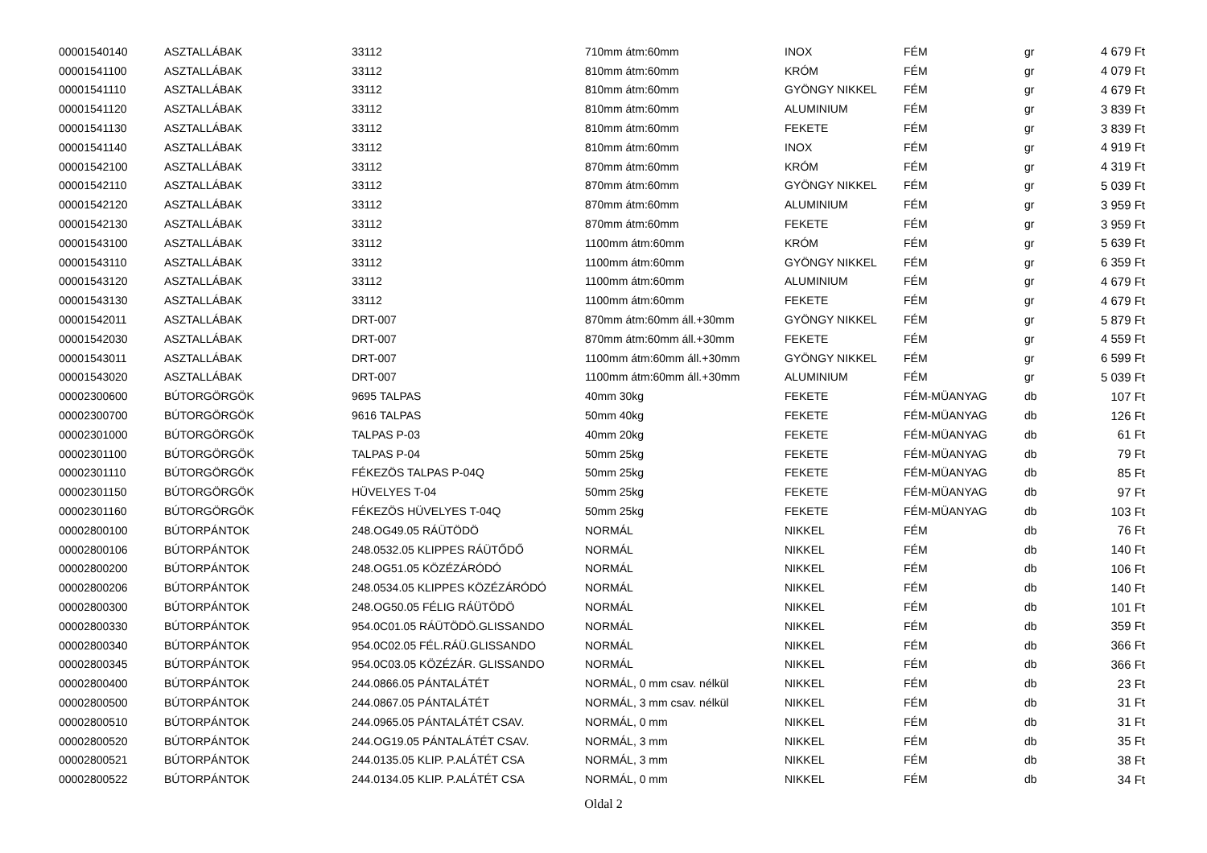| 00001540140 | ASZTALLÁBAK | 33112 | 710mm átm:60mm | INOX | FÉM | gr | 4 679 Ft |
| 00001541100 | ASZTALLÁBAK | 33112 | 810mm átm:60mm | KRÓM | FÉM | gr | 4 079 Ft |
| 00001541110 | ASZTALLÁBAK | 33112 | 810mm átm:60mm | GYÖNGY NIKKEL | FÉM | gr | 4 679 Ft |
| 00001541120 | ASZTALLÁBAK | 33112 | 810mm átm:60mm | ALUMINIUM | FÉM | gr | 3 839 Ft |
| 00001541130 | ASZTALLÁBAK | 33112 | 810mm átm:60mm | FEKETE | FÉM | gr | 3 839 Ft |
| 00001541140 | ASZTALLÁBAK | 33112 | 810mm átm:60mm | INOX | FÉM | gr | 4 919 Ft |
| 00001542100 | ASZTALLÁBAK | 33112 | 870mm átm:60mm | KRÓM | FÉM | gr | 4 319 Ft |
| 00001542110 | ASZTALLÁBAK | 33112 | 870mm átm:60mm | GYÖNGY NIKKEL | FÉM | gr | 5 039 Ft |
| 00001542120 | ASZTALLÁBAK | 33112 | 870mm átm:60mm | ALUMINIUM | FÉM | gr | 3 959 Ft |
| 00001542130 | ASZTALLÁBAK | 33112 | 870mm átm:60mm | FEKETE | FÉM | gr | 3 959 Ft |
| 00001543100 | ASZTALLÁBAK | 33112 | 1100mm átm:60mm | KRÓM | FÉM | gr | 5 639 Ft |
| 00001543110 | ASZTALLÁBAK | 33112 | 1100mm átm:60mm | GYÖNGY NIKKEL | FÉM | gr | 6 359 Ft |
| 00001543120 | ASZTALLÁBAK | 33112 | 1100mm átm:60mm | ALUMINIUM | FÉM | gr | 4 679 Ft |
| 00001543130 | ASZTALLÁBAK | 33112 | 1100mm átm:60mm | FEKETE | FÉM | gr | 4 679 Ft |
| 00001542011 | ASZTALLÁBAK | DRT-007 | 870mm átm:60mm áll.+30mm | GYÖNGY NIKKEL | FÉM | gr | 5 879 Ft |
| 00001542030 | ASZTALLÁBAK | DRT-007 | 870mm átm:60mm áll.+30mm | FEKETE | FÉM | gr | 4 559 Ft |
| 00001543011 | ASZTALLÁBAK | DRT-007 | 1100mm átm:60mm áll.+30mm | GYÖNGY NIKKEL | FÉM | gr | 6 599 Ft |
| 00001543020 | ASZTALLÁBAK | DRT-007 | 1100mm átm:60mm áll.+30mm | ALUMINIUM | FÉM | gr | 5 039 Ft |
| 00002300600 | BÚTORGÖRGÖK | 9695 TALPAS | 40mm 30kg | FEKETE | FÉM-MÜANYAG | db | 107 Ft |
| 00002300700 | BÚTORGÖRGÖK | 9616 TALPAS | 50mm 40kg | FEKETE | FÉM-MÜANYAG | db | 126 Ft |
| 00002301000 | BÚTORGÖRGÖK | TALPAS P-03 | 40mm 20kg | FEKETE | FÉM-MÜANYAG | db | 61 Ft |
| 00002301100 | BÚTORGÖRGÖK | TALPAS P-04 | 50mm 25kg | FEKETE | FÉM-MÜANYAG | db | 79 Ft |
| 00002301110 | BÚTORGÖRGÖK | FÉKEZÖS TALPAS P-04Q | 50mm 25kg | FEKETE | FÉM-MÜANYAG | db | 85 Ft |
| 00002301150 | BÚTORGÖRGÖK | HÜVELYES T-04 | 50mm 25kg | FEKETE | FÉM-MÜANYAG | db | 97 Ft |
| 00002301160 | BÚTORGÖRGÖK | FÉKEZÖS HÜVELYES T-04Q | 50mm 25kg | FEKETE | FÉM-MÜANYAG | db | 103 Ft |
| 00002800100 | BÚTORPÁNTOK | 248.OG49.05 RÁÜTÖDÖ | NORMÁL | NIKKEL | FÉM | db | 76 Ft |
| 00002800106 | BÚTORPÁNTOK | 248.0532.05 KLIPPES RÁÜTŐDŐ | NORMÁL | NIKKEL | FÉM | db | 140 Ft |
| 00002800200 | BÚTORPÁNTOK | 248.OG51.05 KÖZÉZÁRÓDÓ | NORMÁL | NIKKEL | FÉM | db | 106 Ft |
| 00002800206 | BÚTORPÁNTOK | 248.0534.05 KLIPPES KÖZÉZÁRÓDÓ | NORMÁL | NIKKEL | FÉM | db | 140 Ft |
| 00002800300 | BÚTORPÁNTOK | 248.OG50.05 FÉLIG RÁÜTÖDÖ | NORMÁL | NIKKEL | FÉM | db | 101 Ft |
| 00002800330 | BÚTORPÁNTOK | 954.0C01.05 RÁÜTÖDÖ.GLISSANDO | NORMÁL | NIKKEL | FÉM | db | 359 Ft |
| 00002800340 | BÚTORPÁNTOK | 954.0C02.05 FÉL.RÁÜ.GLISSANDO | NORMÁL | NIKKEL | FÉM | db | 366 Ft |
| 00002800345 | BÚTORPÁNTOK | 954.0C03.05 KÖZÉZÁR. GLISSANDO | NORMÁL | NIKKEL | FÉM | db | 366 Ft |
| 00002800400 | BÚTORPÁNTOK | 244.0866.05 PÁNTALÁTÉT | NORMÁL, 0 mm csav. nélkül | NIKKEL | FÉM | db | 23 Ft |
| 00002800500 | BÚTORPÁNTOK | 244.0867.05 PÁNTALÁTÉT | NORMÁL, 3 mm csav. nélkül | NIKKEL | FÉM | db | 31 Ft |
| 00002800510 | BÚTORPÁNTOK | 244.0965.05 PÁNTALÁTÉT CSAV. | NORMÁL, 0 mm | NIKKEL | FÉM | db | 31 Ft |
| 00002800520 | BÚTORPÁNTOK | 244.OG19.05 PÁNTALÁTÉT CSAV. | NORMÁL, 3 mm | NIKKEL | FÉM | db | 35 Ft |
| 00002800521 | BÚTORPÁNTOK | 244.0135.05 KLIP. P.ALÁTÉT CSA | NORMÁL, 3 mm | NIKKEL | FÉM | db | 38 Ft |
| 00002800522 | BÚTORPÁNTOK | 244.0134.05 KLIP. P.ALÁTÉT CSA | NORMÁL, 0 mm | NIKKEL | FÉM | db | 34 Ft |
Oldal 2